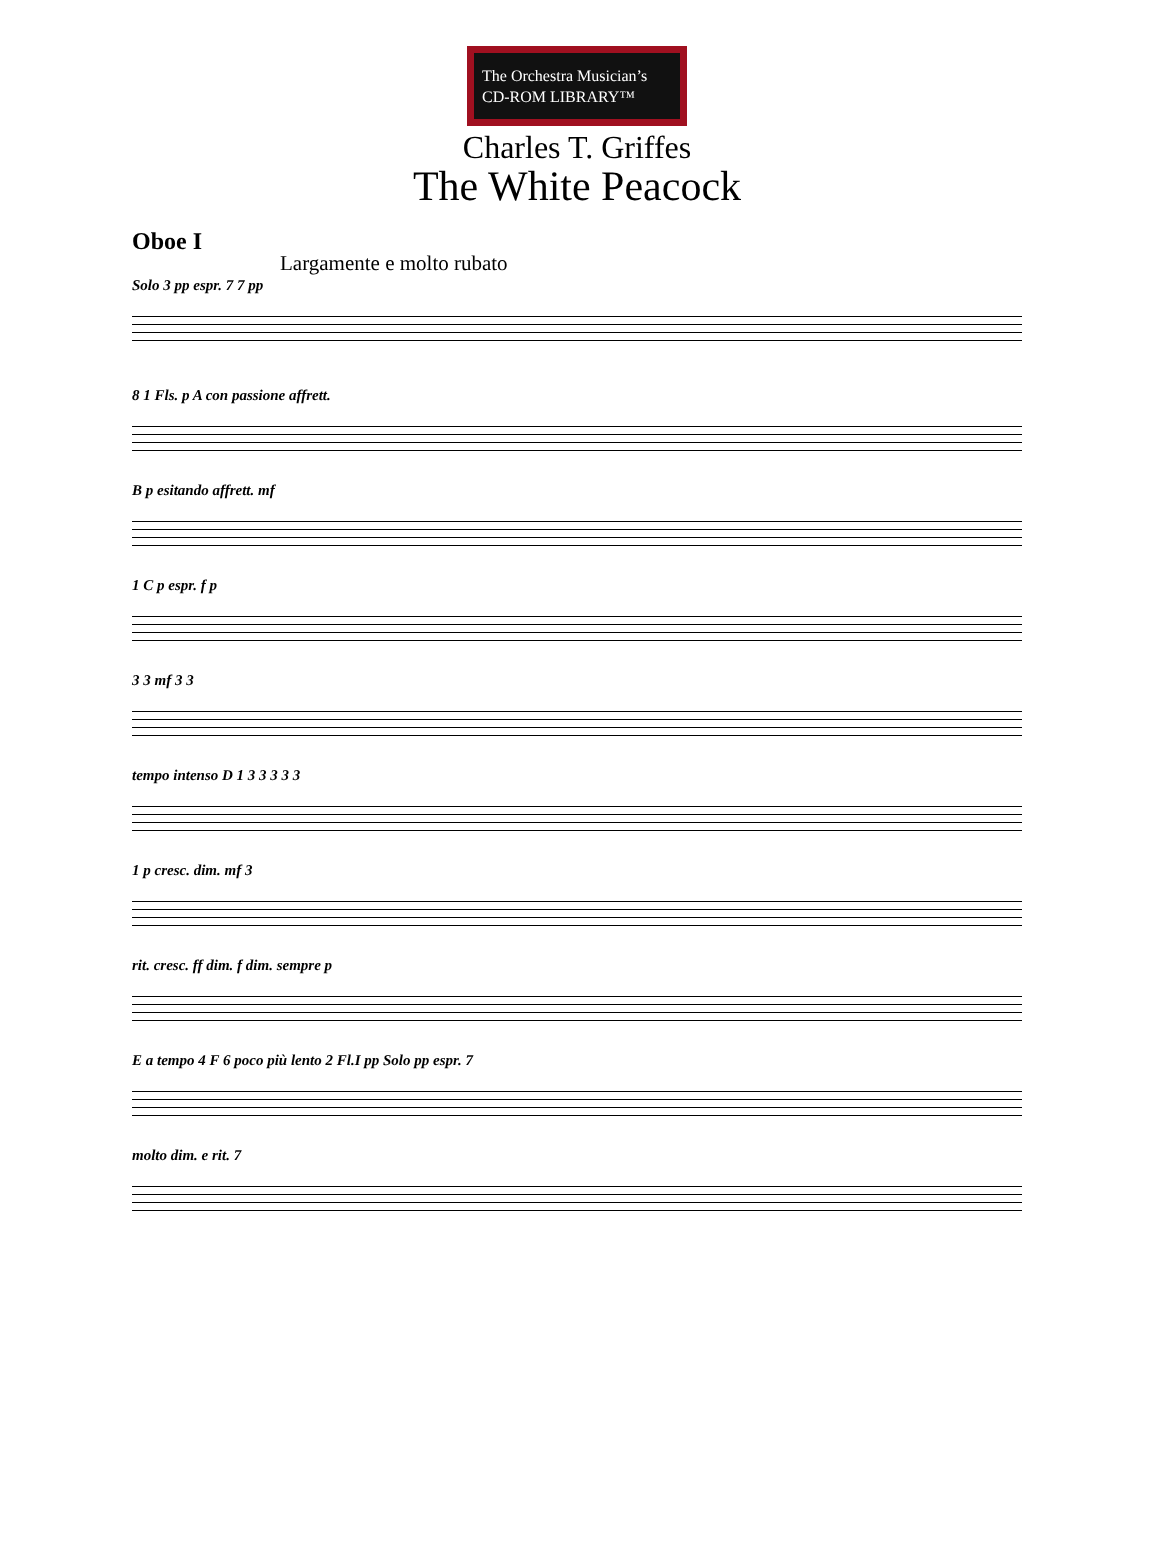The Orchestra Musician’s
CD-ROM LIBRARY™
Charles T. Griffes
The White Peacock
Oboe I
Largamente e molto rubato
Solo 3 pp espr. 7 7 pp
8 1 Fls. p A con passione affrett.
B p esitando affrett. mf
1 C p espr. f p
3 3 mf 3 3
tempo intenso D 1 3 3 3 3 3
1 p cresc. dim. mf 3
rit. cresc. ff dim. f dim. sempre p
E a tempo 4 F 6 poco più lento 2 Fl.I pp Solo pp espr. 7
molto dim. e rit. 7